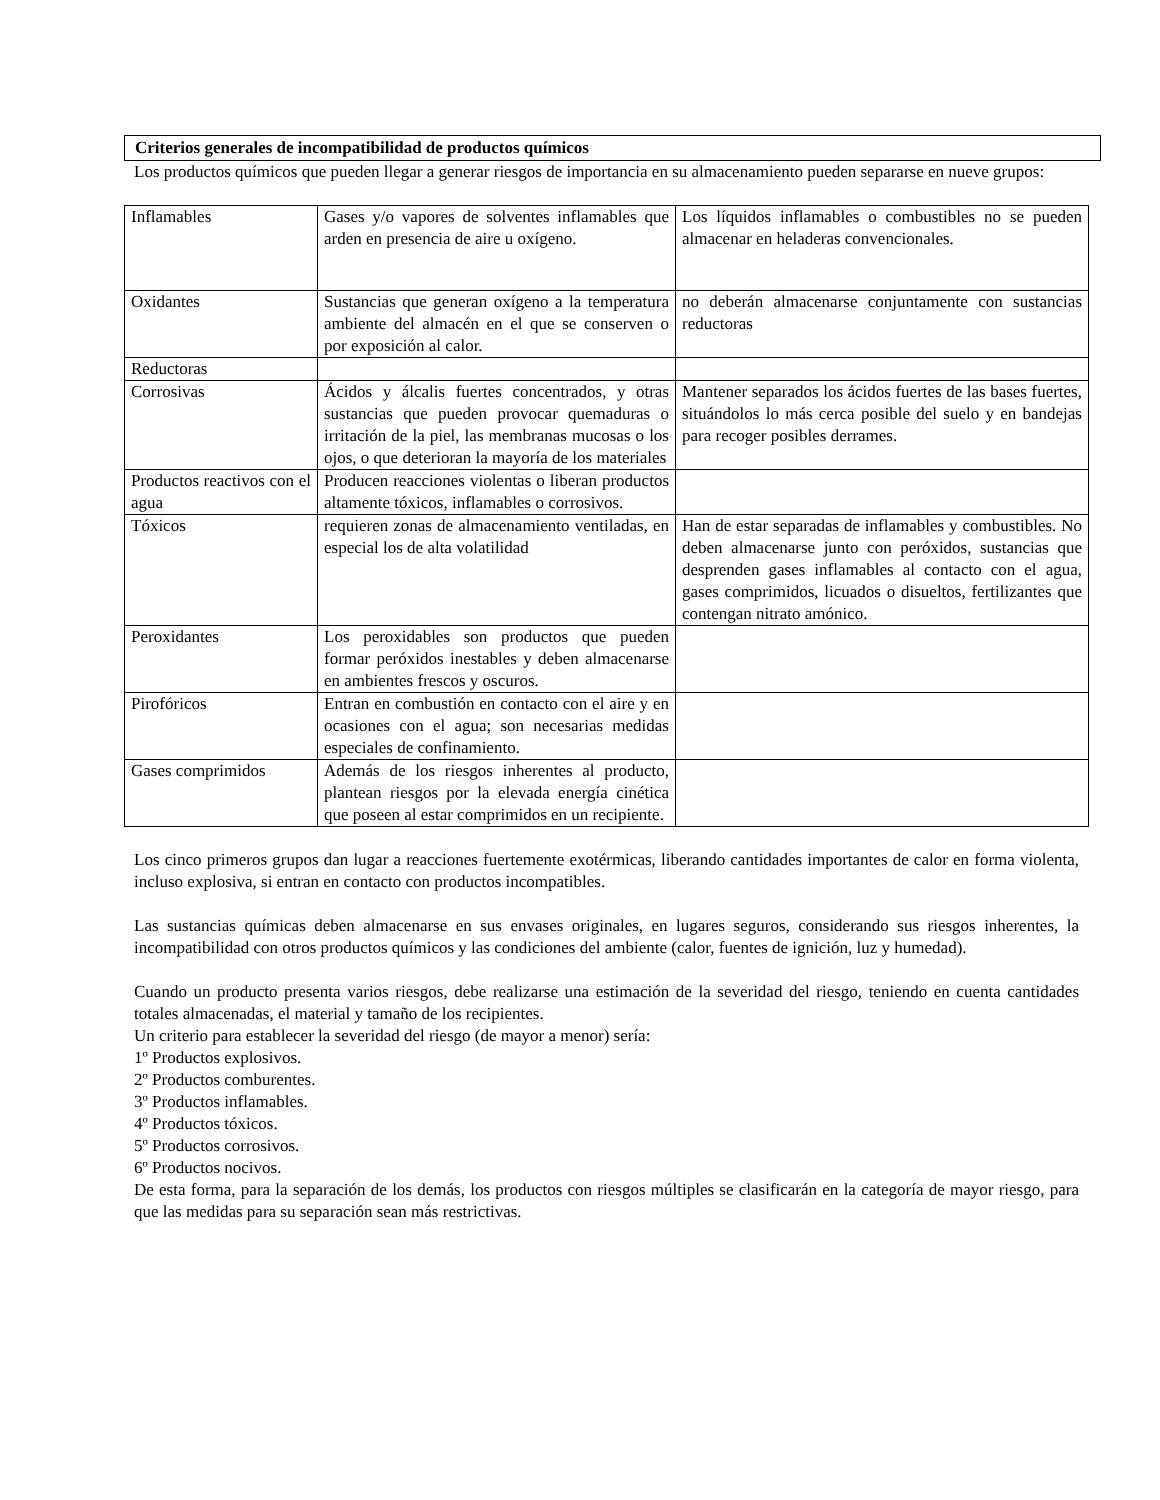Criterios generales de incompatibilidad de productos químicos
Los productos químicos que pueden llegar a generar riesgos de importancia en su almacenamiento pueden separarse en nueve grupos:
| Inflamables | Gases y/o vapores de solventes inflamables que arden en presencia de aire u oxígeno. | Los líquidos inflamables o combustibles no se pueden almacenar en heladeras convencionales. |
| Oxidantes | Sustancias que generan oxígeno a la temperatura ambiente del almacén en el que se conserven o por exposición al calor. | no deberán almacenarse conjuntamente con sustancias reductoras |
| Reductoras | | |
| Corrosivas | Ácidos y álcalis fuertes concentrados, y otras sustancias que pueden provocar quemaduras o irritación de la piel, las membranas mucosas o los ojos, o que deterioran la mayoría de los materiales | Mantener separados los ácidos fuertes de las bases fuertes, situándolos lo más cerca posible del suelo y en bandejas para recoger posibles derrames. |
| Productos reactivos con el agua | Producen reacciones violentas o liberan productos altamente tóxicos, inflamables o corrosivos. | |
| Tóxicos | requieren zonas de almacenamiento ventiladas, en especial los de alta volatilidad | Han de estar separadas de inflamables y combustibles. No deben almacenarse junto con peróxidos, sustancias que desprenden gases inflamables al contacto con el agua, gases comprimidos, licuados o disueltos, fertilizantes que contengan nitrato amónico. |
| Peroxidantes | Los peroxidables son productos que pueden formar peróxidos inestables y deben almacenarse en ambientes frescos y oscuros. | |
| Pirofóricos | Entran en combustión en contacto con el aire y en ocasiones con el agua; son necesarias medidas especiales de confinamiento. | |
| Gases comprimidos | Además de los riesgos inherentes al producto, plantean riesgos por la elevada energía cinética que poseen al estar comprimidos en un recipiente. | |
Los cinco primeros grupos dan lugar a reacciones fuertemente exotérmicas, liberando cantidades importantes de calor en forma violenta, incluso explosiva, si entran en contacto con productos incompatibles.
Las sustancias químicas deben almacenarse en sus envases originales, en lugares seguros, considerando sus riesgos inherentes, la incompatibilidad con otros productos químicos y las condiciones del ambiente (calor, fuentes de ignición, luz y humedad).
Cuando un producto presenta varios riesgos, debe realizarse una estimación de la severidad del riesgo, teniendo en cuenta cantidades totales almacenadas, el material y tamaño de los recipientes.
Un criterio para establecer la severidad del riesgo (de mayor a menor) sería:
1º Productos explosivos.
2º Productos comburentes.
3º Productos inflamables.
4º Productos tóxicos.
5º Productos corrosivos.
6º Productos nocivos.
De esta forma, para la separación de los demás, los productos con riesgos múltiples se clasificarán en la categoría de mayor riesgo, para que las medidas para su separación sean más restrictivas.